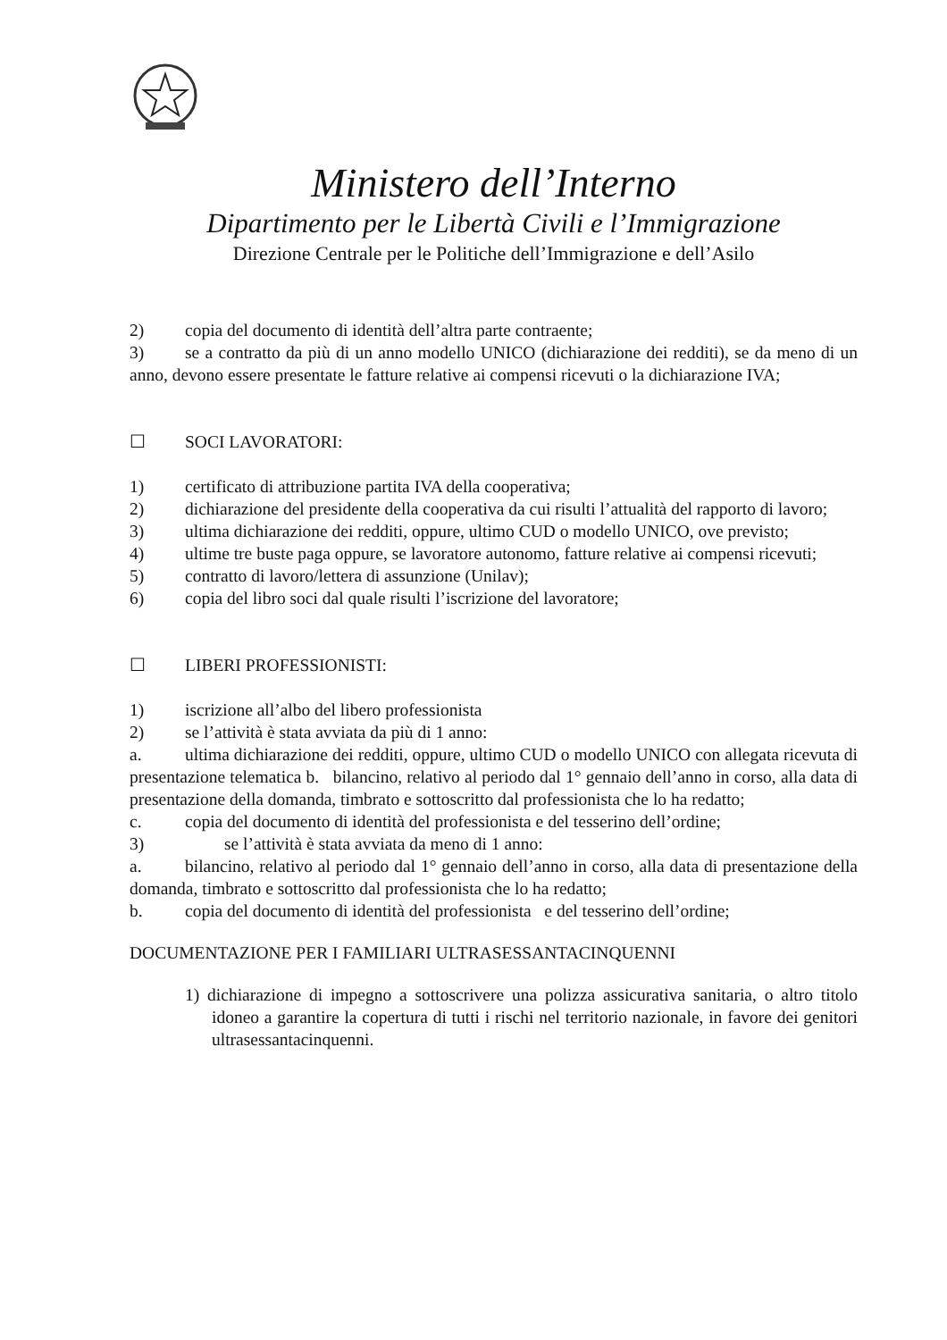Ministero dell’Interno
Dipartimento per le Libertà Civili e l’Immigrazione
Direzione Centrale per le Politiche dell’Immigrazione e dell’Asilo
2) copia del documento di identità dell’altra parte contraente;
3) se a contratto da più di un anno modello UNICO (dichiarazione dei redditi), se da meno di un anno, devono essere presentate le fatture relative ai compensi ricevuti o la dichiarazione IVA;
☐ SOCI LAVORATORI:
1) certificato di attribuzione partita IVA della cooperativa;
2) dichiarazione del presidente della cooperativa da cui risulti l’attualità del rapporto di lavoro;
3) ultima dichiarazione dei redditi, oppure, ultimo CUD o modello UNICO, ove previsto;
4) ultime tre buste paga oppure, se lavoratore autonomo, fatture relative ai compensi ricevuti;
5) contratto di lavoro/lettera di assunzione (Unilav);
6) copia del libro soci dal quale risulti l’iscrizione del lavoratore;
☐ LIBERI PROFESSIONISTI:
1) iscrizione all’albo del libero professionista
2) se l’attività è stata avviata da più di 1 anno:
a. ultima dichiarazione dei redditi, oppure, ultimo CUD o modello UNICO con allegata ricevuta di presentazione telematica b. bilancino, relativo al periodo dal 1° gennaio dell’anno in corso, alla data di presentazione della domanda, timbrato e sottoscritto dal professionista che lo ha redatto;
c. copia del documento di identità del professionista e del tesserino dell’ordine;
3) se l’attività è stata avviata da meno di 1 anno:
a. bilancino, relativo al periodo dal 1° gennaio dell’anno in corso, alla data di presentazione della domanda, timbrato e sottoscritto dal professionista che lo ha redatto;
b. copia del documento di identità del professionista e del tesserino dell’ordine;
DOCUMENTAZIONE PER I FAMILIARI ULTRASESSANTACINQUENNI
1) dichiarazione di impegno a sottoscrivere una polizza assicurativa sanitaria, o altro titolo idoneo a garantire la copertura di tutti i rischi nel territorio nazionale, in favore dei genitori ultrasessantacinquenni.